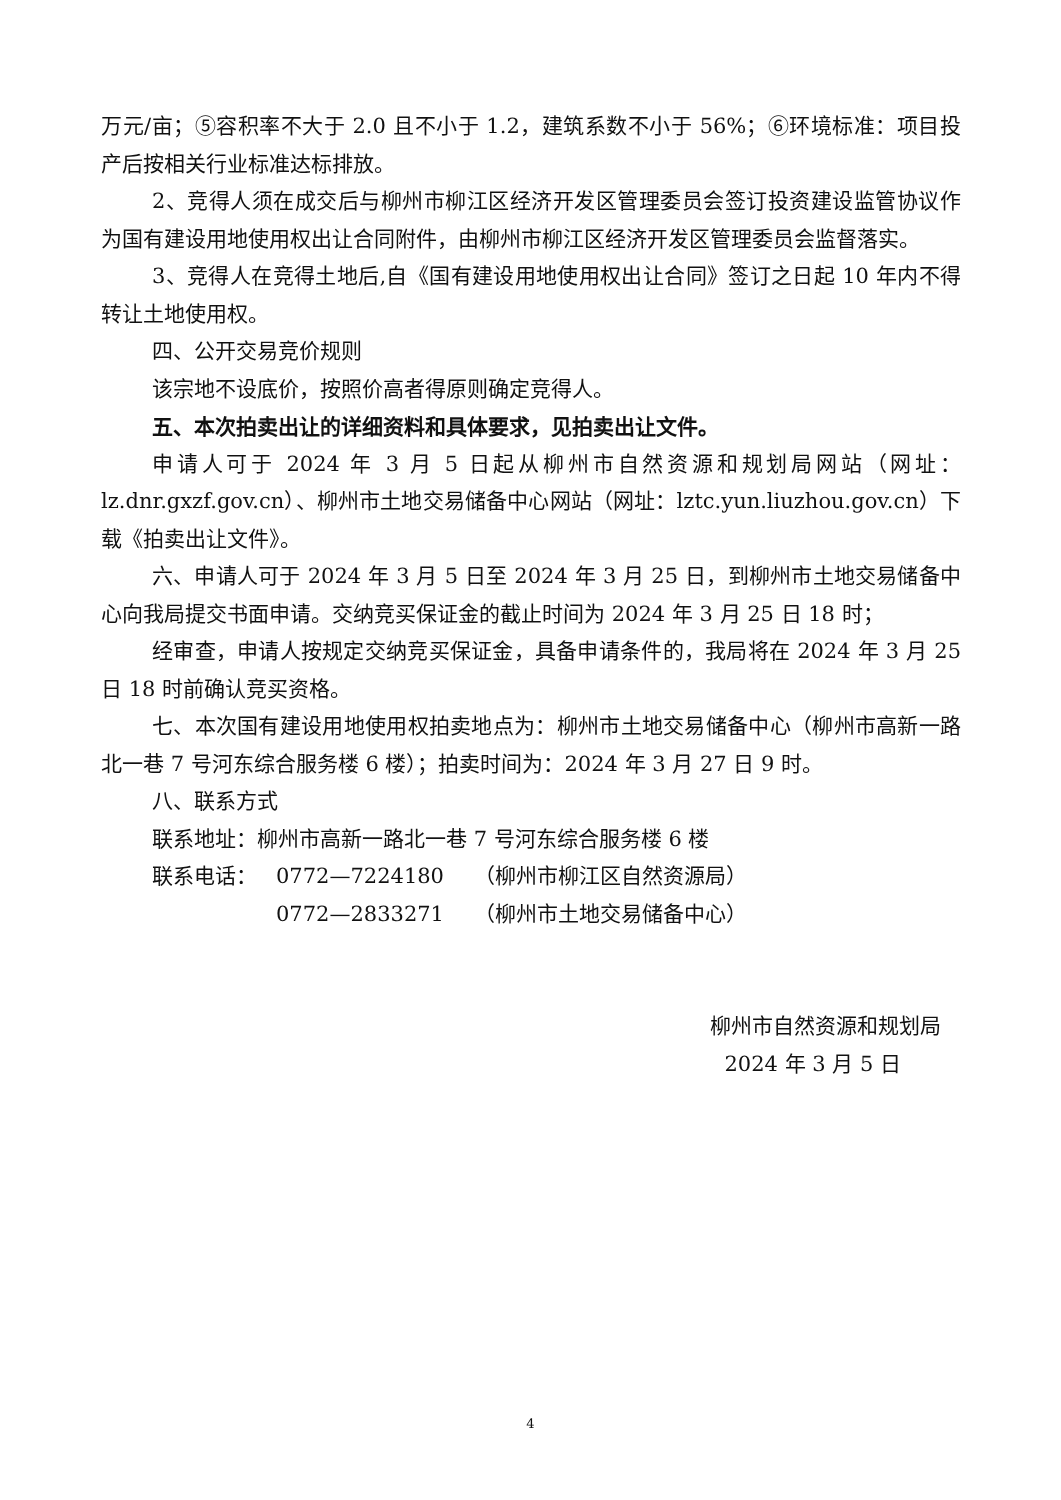万元/亩；⑤容积率不大于 2.0 且不小于 1.2，建筑系数不小于 56%；⑥环境标准：项目投产后按相关行业标准达标排放。
2、竞得人须在成交后与柳州市柳江区经济开发区管理委员会签订投资建设监管协议作为国有建设用地使用权出让合同附件，由柳州市柳江区经济开发区管理委员会监督落实。
3、竞得人在竞得土地后,自《国有建设用地使用权出让合同》签订之日起 10 年内不得转让土地使用权。
四、公开交易竞价规则
该宗地不设底价，按照价高者得原则确定竞得人。
五、本次拍卖出让的详细资料和具体要求，见拍卖出让文件。
申请人可于 2024 年 3 月 5 日起从柳州市自然资源和规划局网站（网址：lz.dnr.gxzf.gov.cn）、柳州市土地交易储备中心网站（网址：lztc.yun.liuzhou.gov.cn）下载《拍卖出让文件》。
六、申请人可于 2024 年 3 月 5 日至 2024 年 3 月 25 日，到柳州市土地交易储备中心向我局提交书面申请。交纳竞买保证金的截止时间为 2024 年 3 月 25 日 18 时；
经审查，申请人按规定交纳竞买保证金，具备申请条件的，我局将在 2024 年 3 月 25 日 18 时前确认竞买资格。
七、本次国有建设用地使用权拍卖地点为：柳州市土地交易储备中心（柳州市高新一路北一巷 7 号河东综合服务楼 6 楼）；拍卖时间为：2024 年 3 月 27 日 9 时。
八、联系方式
联系地址：柳州市高新一路北一巷 7 号河东综合服务楼 6 楼
联系电话： 0772—7224180 （柳州市柳江区自然资源局）
0772—2833271 （柳州市土地交易储备中心）
柳州市自然资源和规划局
2024 年 3 月 5 日
4